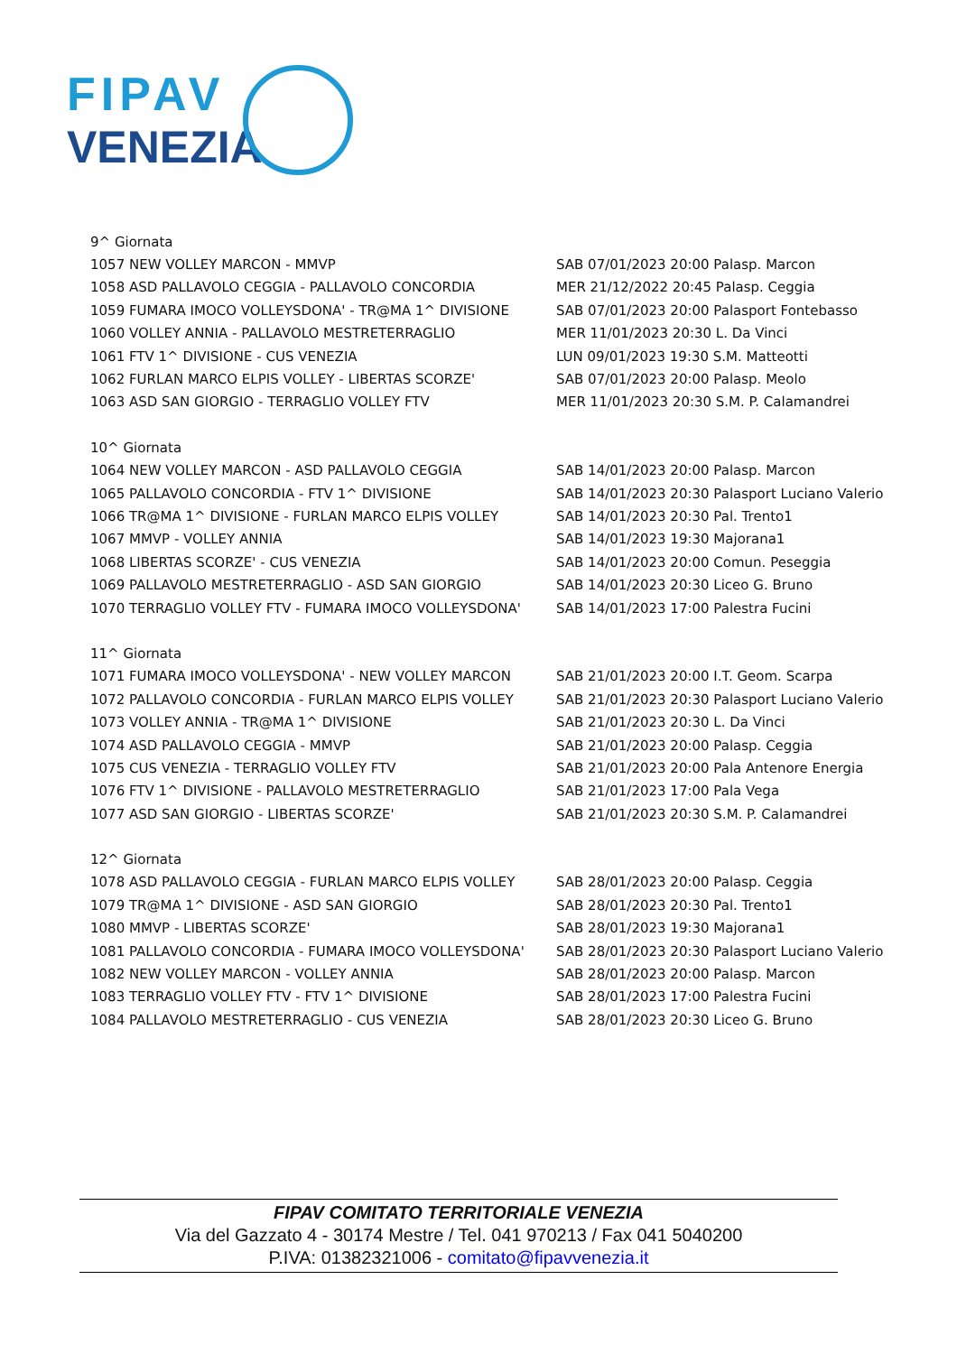FIPAV
VENEZIA
| 9^ Giornata | |
| 1057 NEW VOLLEY MARCON - MMVP | SAB 07/01/2023 20:00 Palasp. Marcon |
| 1058 ASD PALLAVOLO CEGGIA - PALLAVOLO CONCORDIA | MER 21/12/2022 20:45 Palasp. Ceggia |
| 1059 FUMARA IMOCO VOLLEYSDONA' - TR@MA 1^ DIVISIONE | SAB 07/01/2023 20:00 Palasport Fontebasso |
| 1060 VOLLEY ANNIA - PALLAVOLO MESTRETERRAGLIO | MER 11/01/2023 20:30 L. Da Vinci |
| 1061 FTV 1^ DIVISIONE - CUS VENEZIA | LUN 09/01/2023 19:30 S.M. Matteotti |
| 1062 FURLAN MARCO ELPIS VOLLEY - LIBERTAS SCORZE' | SAB 07/01/2023 20:00 Palasp. Meolo |
| 1063 ASD SAN GIORGIO - TERRAGLIO VOLLEY FTV | MER 11/01/2023 20:30 S.M. P. Calamandrei |
| 10^ Giornata | |
| 1064 NEW VOLLEY MARCON - ASD PALLAVOLO CEGGIA | SAB 14/01/2023 20:00 Palasp. Marcon |
| 1065 PALLAVOLO CONCORDIA - FTV 1^ DIVISIONE | SAB 14/01/2023 20:30 Palasport Luciano Valerio |
| 1066 TR@MA 1^ DIVISIONE - FURLAN MARCO ELPIS VOLLEY | SAB 14/01/2023 20:30 Pal. Trento1 |
| 1067 MMVP - VOLLEY ANNIA | SAB 14/01/2023 19:30 Majorana1 |
| 1068 LIBERTAS SCORZE' - CUS VENEZIA | SAB 14/01/2023 20:00 Comun. Peseggia |
| 1069 PALLAVOLO MESTRETERRAGLIO - ASD SAN GIORGIO | SAB 14/01/2023 20:30 Liceo G. Bruno |
| 1070 TERRAGLIO VOLLEY FTV - FUMARA IMOCO VOLLEYSDONA' | SAB 14/01/2023 17:00 Palestra Fucini |
| 11^ Giornata | |
| 1071 FUMARA IMOCO VOLLEYSDONA' - NEW VOLLEY MARCON | SAB 21/01/2023 20:00 I.T. Geom. Scarpa |
| 1072 PALLAVOLO CONCORDIA - FURLAN MARCO ELPIS VOLLEY | SAB 21/01/2023 20:30 Palasport Luciano Valerio |
| 1073 VOLLEY ANNIA - TR@MA 1^ DIVISIONE | SAB 21/01/2023 20:30 L. Da Vinci |
| 1074 ASD PALLAVOLO CEGGIA - MMVP | SAB 21/01/2023 20:00 Palasp. Ceggia |
| 1075 CUS VENEZIA - TERRAGLIO VOLLEY FTV | SAB 21/01/2023 20:00 Pala Antenore Energia |
| 1076 FTV 1^ DIVISIONE - PALLAVOLO MESTRETERRAGLIO | SAB 21/01/2023 17:00 Pala Vega |
| 1077 ASD SAN GIORGIO - LIBERTAS SCORZE' | SAB 21/01/2023 20:30 S.M. P. Calamandrei |
| 12^ Giornata | |
| 1078 ASD PALLAVOLO CEGGIA - FURLAN MARCO ELPIS VOLLEY | SAB 28/01/2023 20:00 Palasp. Ceggia |
| 1079 TR@MA 1^ DIVISIONE - ASD SAN GIORGIO | SAB 28/01/2023 20:30 Pal. Trento1 |
| 1080 MMVP - LIBERTAS SCORZE' | SAB 28/01/2023 19:30 Majorana1 |
| 1081 PALLAVOLO CONCORDIA - FUMARA IMOCO VOLLEYSDONA' | SAB 28/01/2023 20:30 Palasport Luciano Valerio |
| 1082 NEW VOLLEY MARCON - VOLLEY ANNIA | SAB 28/01/2023 20:00 Palasp. Marcon |
| 1083 TERRAGLIO VOLLEY FTV - FTV 1^ DIVISIONE | SAB 28/01/2023 17:00 Palestra Fucini |
| 1084 PALLAVOLO MESTRETERRAGLIO - CUS VENEZIA | SAB 28/01/2023 20:30 Liceo G. Bruno |
FIPAV COMITATO TERRITORIALE VENEZIA
Via del Gazzato 4 - 30174 Mestre / Tel. 041 970213 / Fax 041 5040200
P.IVA: 01382321006 - comitato@fipavvenezia.it